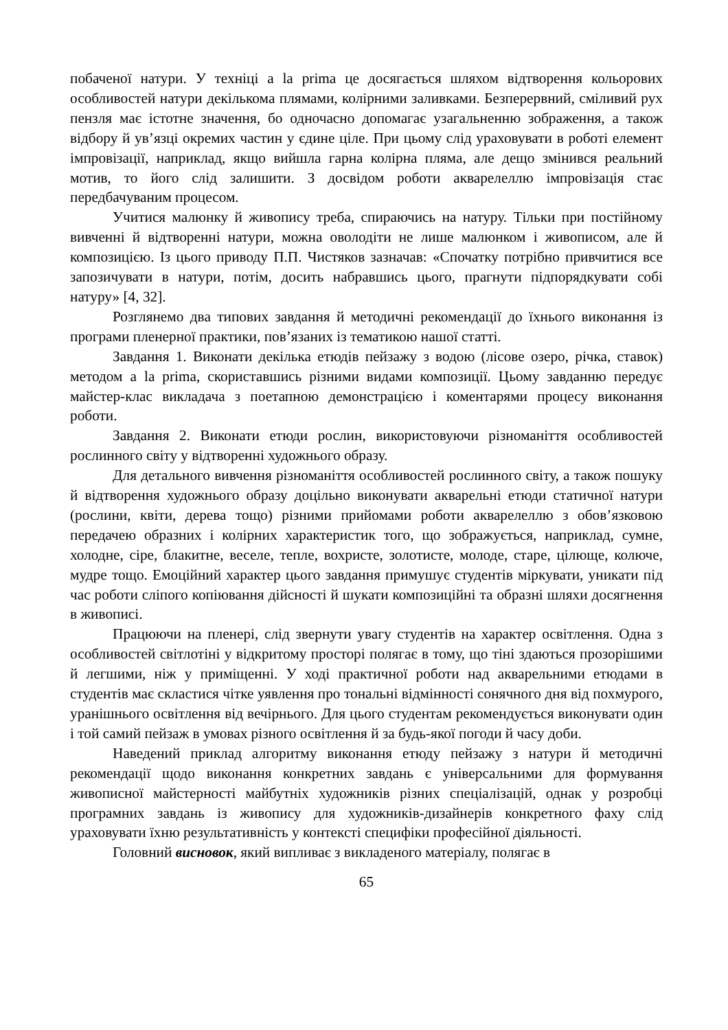побаченої натури. У техніці a la prima це досягається шляхом відтворення кольорових особливостей натури декількома плямами, колірними заливками. Безперервний, сміливий рух пензля має істотне значення, бо одночасно допомагає узагальненню зображення, а також відбору й ув’язці окремих частин у єдине ціле. При цьому слід ураховувати в роботі елемент імпровізації, наприклад, якщо вийшла гарна колірна пляма, але дещо змінився реальний мотив, то його слід залишити. З досвідом роботи акварелеллю імпровізація стає передбачуваним процесом.
Учитися малюнку й живопису треба, спираючись на натуру. Тільки при постійному вивченні й відтворенні натури, можна оволодіти не лише малюнком і живописом, але й композицією. Із цього приводу П.П. Чистяков зазначав: «Спочатку потрібно привчитися все запозичувати в натури, потім, досить набравшись цього, прагнути підпорядкувати собі натуру» [4, 32].
Розглянемо два типових завдання й методичні рекомендації до їхнього виконання із програми пленерної практики, пов’язаних із тематикою нашої статті.
Завдання 1. Виконати декілька етюдів пейзажу з водою (лісове озеро, річка, ставок) методом a la prima, скориставшись різними видами композиції. Цьому завданню передує майстер-клас викладача з поетапною демонстрацією і коментарями процесу виконання роботи.
Завдання 2. Виконати етюди рослин, використовуючи різноманіття особливостей рослинного світу у відтворенні художнього образу.
Для детального вивчення різноманіття особливостей рослинного світу, а також пошуку й відтворення художнього образу доцільно виконувати акварельні етюди статичної натури (рослини, квіти, дерева тощо) різними прийомами роботи акварелеллю з обов’язковою передачею образних і колірних характеристик того, що зображується, наприклад, сумне, холодне, сіре, блакитне, веселе, тепле, вохристе, золотисте, молоде, старе, цілюще, колюче, мудре тощо. Емоційний характер цього завдання примушує студентів міркувати, уникати під час роботи сліпого копіювання дійсності й шукати композиційні та образні шляхи досягнення в живописі.
Працюючи на пленері, слід звернути увагу студентів на характер освітлення. Одна з особливостей світлотіні у відкритому просторі полягає в тому, що тіні здаються прозорішими й легшими, ніж у приміщенні. У ході практичної роботи над акварельними етюдами в студентів має скластися чітке уявлення про тональні відмінності сонячного дня від похмурого, уранішнього освітлення від вечірнього. Для цього студентам рекомендується виконувати один і той самий пейзаж в умовах різного освітлення й за будь-якої погоди й часу доби.
Наведений приклад алгоритму виконання етюду пейзажу з натури й методичні рекомендації щодо виконання конкретних завдань є універсальними для формування живописної майстерності майбутніх художників різних спеціалізацій, однак у розробці програмних завдань із живопису для художників-дизайнерів конкретного фаху слід ураховувати їхню результативність у контексті специфіки професійної діяльності.
Головний висновок, який випливає з викладеного матеріалу, полягає в
65